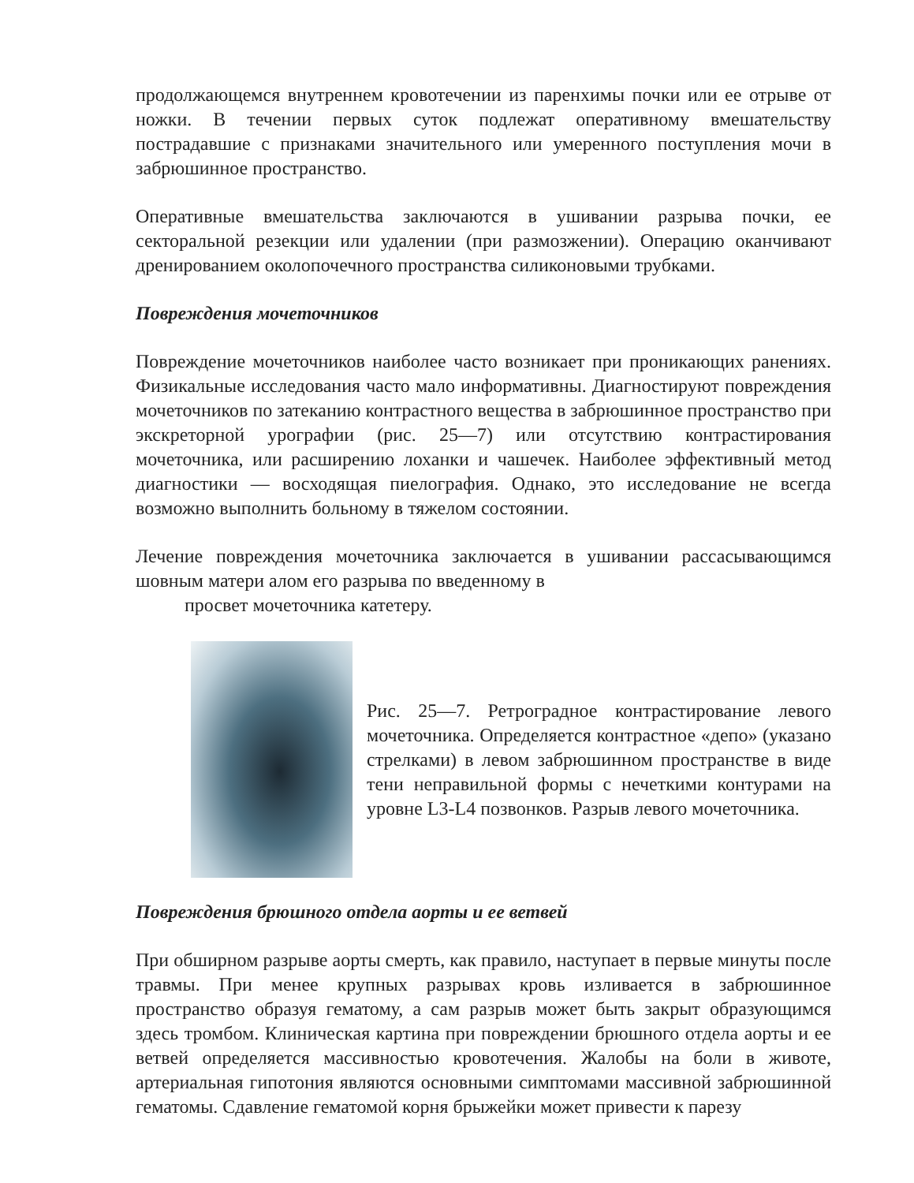продолжающемся внутреннем кровотечении из паренхимы почки или ее отрыве от ножки. В течении первых суток подлежат оперативному вмешательству пострадавшие с признаками значительного или умеренного поступления мочи в забрюшинное пространство.
Оперативные вмешательства заключаются в ушивании разрыва почки, ее секторальной резекции или удалении (при размозжении). Операцию оканчивают дренированием околопочечного пространства силиконовыми трубками.
Повреждения мочеточников
Повреждение мочеточников наиболее часто возникает при проникающих ранениях. Физикальные исследования часто мало информативны. Диагностируют повреждения мочеточников по затеканию контрастного вещества в забрюшинное пространство при экскреторной урографии (рис. 25—7) или отсутствию контрастирования мочеточника, или расширению лоханки и чашечек. Наиболее эффективный метод диагностики — восходящая пиелография. Однако, это исследование не всегда возможно выполнить больному в тяжелом состоянии.
Лечение повреждения мочеточника заключается в ушивании рассасывающимся шовным матери алом его разрыва по введенному в
просвет мочеточника катетеру.
Рис. 25—7. Ретроградное контрастирование левого мочеточника. Определяется контрастное «депо» (указано стрелками) в левом забрюшинном пространстве в виде тени неправильной формы с нечеткими контурами на уровне L3-L4 позвонков. Разрыв левого мочеточника.
Повреждения брюшного отдела аорты и ее ветвей
При обширном разрыве аорты смерть, как правило, наступает в первые минуты после травмы. При менее крупных разрывах кровь изливается в забрюшинное пространство образуя гематому, а сам разрыв может быть закрыт образующимся здесь тромбом. Клиническая картина при повреждении брюшного отдела аорты и ее ветвей определяется массивностью кровотечения. Жалобы на боли в животе, артериальная гипотония являются основными симптомами массивной забрюшинной гематомы. Сдавление гематомой корня брыжейки может привести к парезу